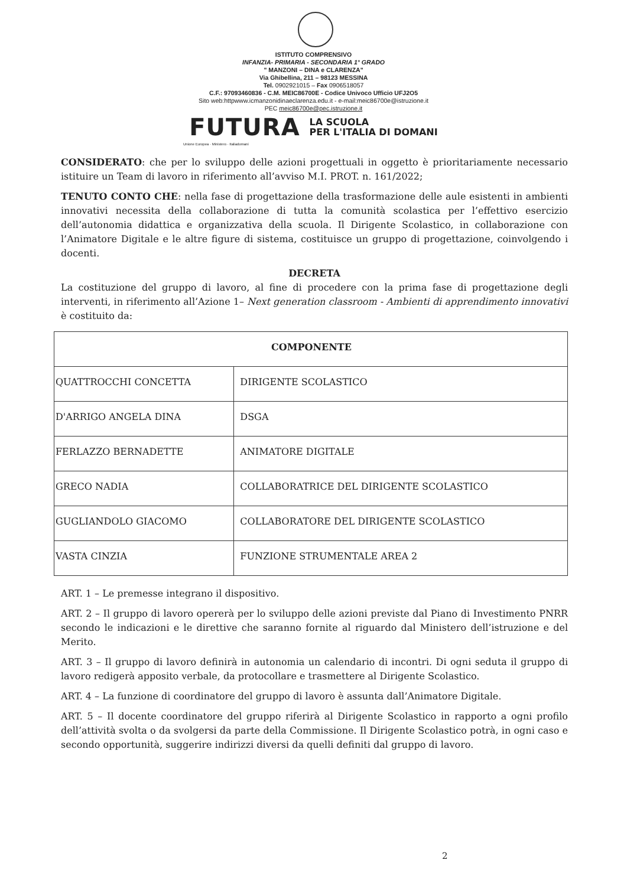ISTITUTO COMPRENSIVO
INFANZIA- PRIMARIA - SECONDARIA 1° GRADO
" MANZONI – DINA e CLARENZA"
Via Ghibellina, 211 – 98123 MESSINA
Tel. 0902921015 – Fax 0906518057
C.F.: 97093460836 - C.M. MEIC86700E - Codice Univoco Ufficio UFJ2O5
Sito web:httpwww.icmanzonidinaeclarenza.edu.it - e-mail:meic86700e@istruzione.it
PEC meic86700e@pec.istruzione.it
FUTURA LA SCUOLA
PER L'ITALIA DI DOMANI
Unione Europea · Ministero · Italiadomani
CONSIDERATO: che per lo sviluppo delle azioni progettuali in oggetto è prioritariamente necessario istituire un Team di lavoro in riferimento all’avviso M.I. PROT. n. 161/2022;
TENUTO CONTO CHE: nella fase di progettazione della trasformazione delle aule esistenti in ambienti innovativi necessita della collaborazione di tutta la comunità scolastica per l’effettivo esercizio dell’autonomia didattica e organizzativa della scuola. Il Dirigente Scolastico, in collaborazione con l’Animatore Digitale e le altre figure di sistema, costituisce un gruppo di progettazione, coinvolgendo i docenti.
DECRETA
La costituzione del gruppo di lavoro, al fine di procedere con la prima fase di progettazione degli interventi, in riferimento all’Azione 1– Next generation classroom - Ambienti di apprendimento innovativi è costituito da:
| COMPONENTE | |
| --- | --- |
| QUATTROCCHI CONCETTA | DIRIGENTE SCOLASTICO |
| D'ARRIGO ANGELA DINA | DSGA |
| FERLAZZO BERNADETTE | ANIMATORE DIGITALE |
| GRECO NADIA | COLLABORATRICE DEL DIRIGENTE SCOLASTICO |
| GUGLIANDOLO GIACOMO | COLLABORATORE DEL DIRIGENTE SCOLASTICO |
| VASTA CINZIA | FUNZIONE STRUMENTALE AREA 2 |
ART. 1 – Le premesse integrano il dispositivo.
ART. 2 – Il gruppo di lavoro opererà per lo sviluppo delle azioni previste dal Piano di Investimento PNRR secondo le indicazioni e le direttive che saranno fornite al riguardo dal Ministero dell’istruzione e del Merito.
ART. 3 – Il gruppo di lavoro definirà in autonomia un calendario di incontri. Di ogni seduta il gruppo di lavoro redigerà apposito verbale, da protocollare e trasmettere al Dirigente Scolastico.
ART. 4 – La funzione di coordinatore del gruppo di lavoro è assunta dall’Animatore Digitale.
ART. 5 – Il docente coordinatore del gruppo riferirà al Dirigente Scolastico in rapporto a ogni profilo dell’attività svolta o da svolgersi da parte della Commissione. Il Dirigente Scolastico potrà, in ogni caso e secondo opportunità, suggerire indirizzi diversi da quelli definiti dal gruppo di lavoro.
2